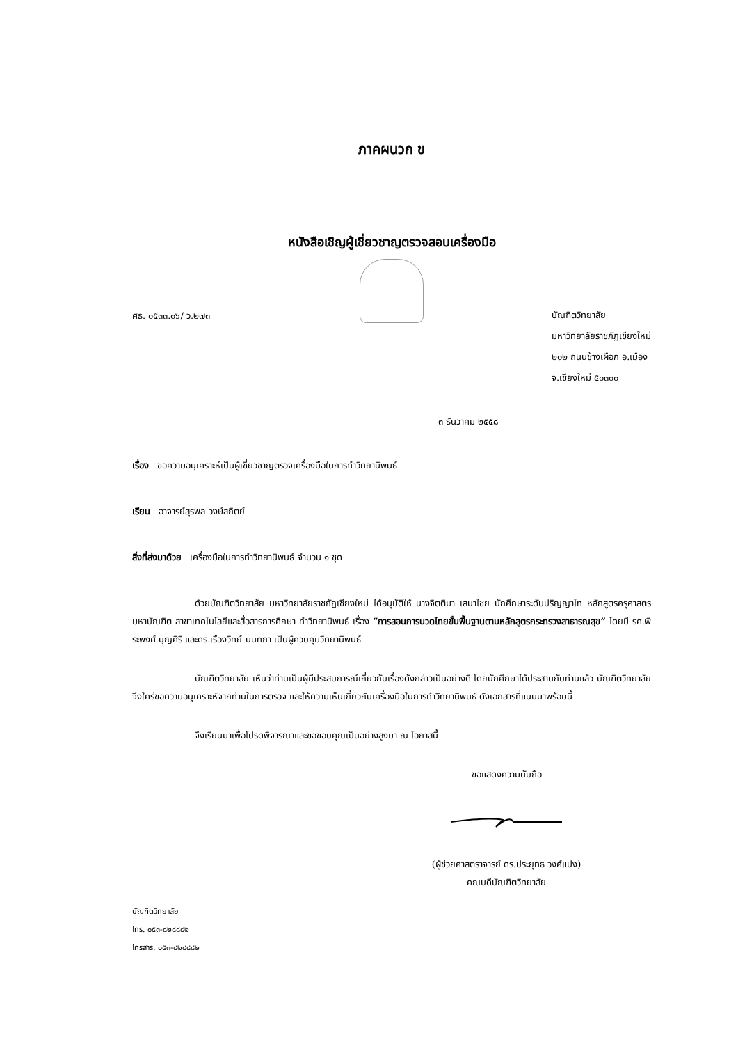ภาคผนวก ข
หนังสือเชิญผู้เชี่ยวชาญตรวจสอบเครื่องมือ
ศธ. ๐๕๓๓.๐๖/ ว.๒๗๓
บัณฑิตวิทยาลัย
มหาวิทยาลัยราชภัฏเชียงใหม่
๒๐๒ ถนนช้างเผือก อ.เมือง
จ.เชียงใหม่ ๕๐๓๐๐
๓ ธันวาคม ๒๕๕๘
เรื่อง ขอความอนุเคราะห์เป็นผู้เชี่ยวชาญตรวจเครื่องมือในการทำวิทยานิพนธ์
เรียน อาจารย์สุรพล วงษ์สถิตย์
สิ่งที่ส่งมาด้วย เครื่องมือในการทำวิทยานิพนธ์ จำนวน ๑ ชุด
ด้วยบัณฑิตวิทยาลัย มหาวิทยาลัยราชภัฏเชียงใหม่ ได้อนุมัติให้ นางจิตติมา เสนาไชย นักศึกษาระดับปริญญาโท หลักสูตรครุศาสตรมหาบัณฑิต สาขาเทคโนโลยีและสื่อสารการศึกษา ทำวิทยานิพนธ์ เรื่อง “การสอนการนวดไทยขั้นพื้นฐานตามหลักสูตรกระทรวงสาธารณสุข” โดยมี รศ.พีระพงศ์ บุญศิริ และดร.เรืองวิทย์ นนทภา เป็นผู้ควบคุมวิทยานิพนธ์
บัณฑิตวิทยาลัย เห็นว่าท่านเป็นผู้มีประสบการณ์เกี่ยวกับเรื่องดังกล่าวเป็นอย่างดี โดยนักศึกษาได้ประสานกับท่านแล้ว บัณฑิตวิทยาลัยจึงใคร่ขอความอนุเคราะห์จากท่านในการตรวจ และให้ความเห็นเกี่ยวกับเครื่องมือในการทำวิทยานิพนธ์ ดังเอกสารที่แนบมาพร้อมนี้
จึงเรียนมาเพื่อโปรดพิจารณาและขอขอบคุณเป็นอย่างสูงมา ณ โอกาสนี้
ขอแสดงความนับถือ
(ผู้ช่วยศาสตราจารย์ ดร.ประยุทธ วงศ์แปง)
คณบดีบัณฑิตวิทยาลัย
บัณฑิตวิทยาลัย
โทร. ๐๕๓-๘๒๘๘๘๒
โทรสาร. ๐๕๓-๘๒๘๘๘๒